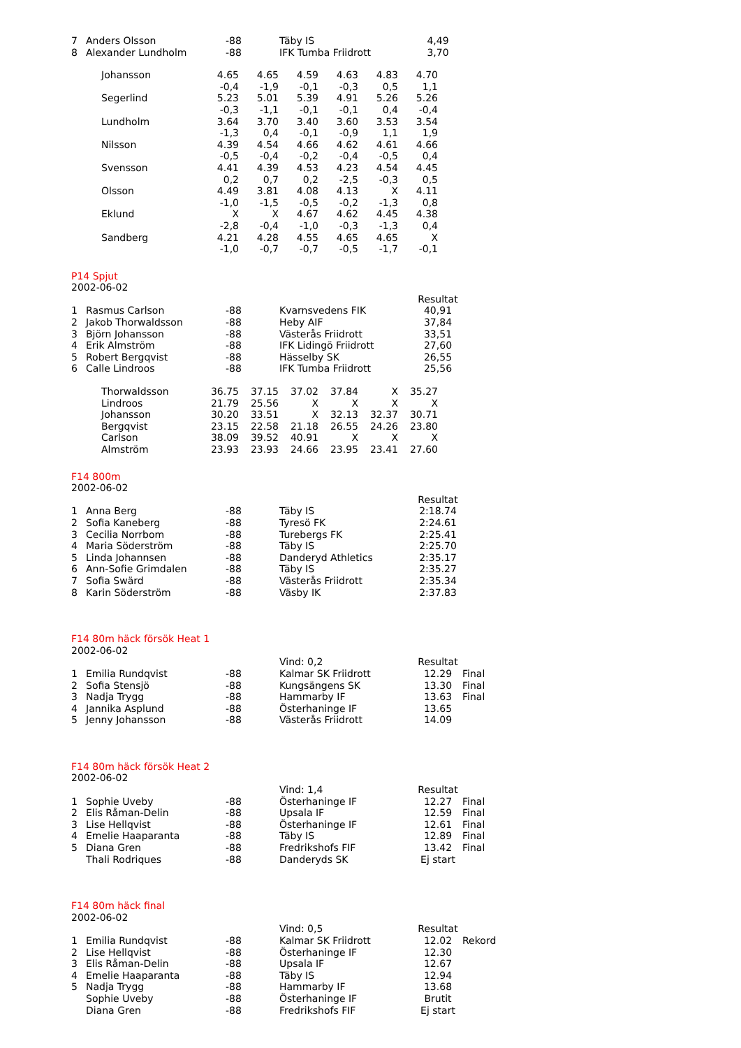| 7 | Anders Olsson | -88 | Täby IS | 4,49 |
| 8 | Alexander Lundholm | -88 | IFK Tumba Friidrott | 3,70 |
| Johansson | 4.65 | 4.65 | 4.59 | 4.63 | 4.83 | 4.70 |
| | -0,4 | -1,9 | -0,1 | -0,3 | 0,5 | 1,1 |
| Segerlind | 5.23 | 5.01 | 5.39 | 4.91 | 5.26 | 5.26 |
| | -0,3 | -1,1 | -0,1 | -0,1 | 0,4 | -0,4 |
| Lundholm | 3.64 | 3.70 | 3.40 | 3.60 | 3.53 | 3.54 |
| | -1,3 | 0,4 | -0,1 | -0,9 | 1,1 | 1,9 |
| Nilsson | 4.39 | 4.54 | 4.66 | 4.62 | 4.61 | 4.66 |
| | -0,5 | -0,4 | -0,2 | -0,4 | -0,5 | 0,4 |
| Svensson | 4.41 | 4.39 | 4.53 | 4.23 | 4.54 | 4.45 |
| | 0,2 | 0,7 | 0,2 | -2,5 | -0,3 | 0,5 |
| Olsson | 4.49 | 3.81 | 4.08 | 4.13 | X | 4.11 |
| | -1,0 | -1,5 | -0,5 | -0,2 | -1,3 | 0,8 |
| Eklund | X | X | 4.67 | 4.62 | 4.45 | 4.38 |
| | -2,8 | -0,4 | -1,0 | -0,3 | -1,3 | 0,4 |
| Sandberg | 4.21 | 4.28 | 4.55 | 4.65 | 4.65 | X |
| | -1,0 | -0,7 | -0,7 | -0,5 | -1,7 | -0,1 |
P14 Spjut
2002-06-02
| | | | | Resultat |
| 1 | Rasmus Carlson | -88 | Kvarnsvedens FIK | 40,91 |
| 2 | Jakob Thorwaldsson | -88 | Heby AIF | 37,84 |
| 3 | Björn Johansson | -88 | Västerås Friidrott | 33,51 |
| 4 | Erik Almström | -88 | IFK Lidingö Friidrott | 27,60 |
| 5 | Robert Bergqvist | -88 | Hässelby SK | 26,55 |
| 6 | Calle Lindroos | -88 | IFK Tumba Friidrott | 25,56 |
| Thorwaldsson | 36.75 | 37.15 | 37.02 | 37.84 | X | 35.27 |
| Lindroos | 21.79 | 25.56 | X | X | X | X |
| Johansson | 30.20 | 33.51 | X | 32.13 | 32.37 | 30.71 |
| Bergqvist | 23.15 | 22.58 | 21.18 | 26.55 | 24.26 | 23.80 |
| Carlson | 38.09 | 39.52 | 40.91 | X | X | X |
| Almström | 23.93 | 23.93 | 24.66 | 23.95 | 23.41 | 27.60 |
F14 800m
2002-06-02
| | | | | Resultat |
| 1 | Anna Berg | -88 | Täby IS | 2:18.74 |
| 2 | Sofia Kaneberg | -88 | Tyresö FK | 2:24.61 |
| 3 | Cecilia Norrbom | -88 | Turebergs FK | 2:25.41 |
| 4 | Maria Söderström | -88 | Täby IS | 2:25.70 |
| 5 | Linda Johannsen | -88 | Danderyd Athletics | 2:35.17 |
| 6 | Ann-Sofie Grimdalen | -88 | Täby IS | 2:35.27 |
| 7 | Sofia Swärd | -88 | Västerås Friidrott | 2:35.34 |
| 8 | Karin Söderström | -88 | Väsby IK | 2:37.83 |
F14 80m häck försök Heat 1
2002-06-02
| | | | Vind: 0,2 | Resultat | |
| 1 | Emilia Rundqvist | -88 | Kalmar SK Friidrott | 12.29 | Final |
| 2 | Sofia Stensjö | -88 | Kungsängens SK | 13.30 | Final |
| 3 | Nadja Trygg | -88 | Hammarby IF | 13.63 | Final |
| 4 | Jannika Asplund | -88 | Österhaninge IF | 13.65 | |
| 5 | Jenny Johansson | -88 | Västerås Friidrott | 14.09 | |
F14 80m häck försök Heat 2
2002-06-02
| | | | Vind: 1,4 | Resultat | |
| 1 | Sophie Uveby | -88 | Österhaninge IF | 12.27 | Final |
| 2 | Elis Råman-Delin | -88 | Upsala IF | 12.59 | Final |
| 3 | Lise Hellqvist | -88 | Österhaninge IF | 12.61 | Final |
| 4 | Emelie Haaparanta | -88 | Täby IS | 12.89 | Final |
| 5 | Diana Gren | -88 | Fredrikshofs FIF | 13.42 | Final |
| | Thali Rodriques | -88 | Danderyds SK | Ej start | |
F14 80m häck final
2002-06-02
| | | | Vind: 0,5 | Resultat | |
| 1 | Emilia Rundqvist | -88 | Kalmar SK Friidrott | 12.02 | Rekord |
| 2 | Lise Hellqvist | -88 | Österhaninge IF | 12.30 | |
| 3 | Elis Råman-Delin | -88 | Upsala IF | 12.67 | |
| 4 | Emelie Haaparanta | -88 | Täby IS | 12.94 | |
| 5 | Nadja Trygg | -88 | Hammarby IF | 13.68 | |
| | Sophie Uveby | -88 | Österhaninge IF | Brutit | |
| | Diana Gren | -88 | Fredrikshofs FIF | Ej start | |